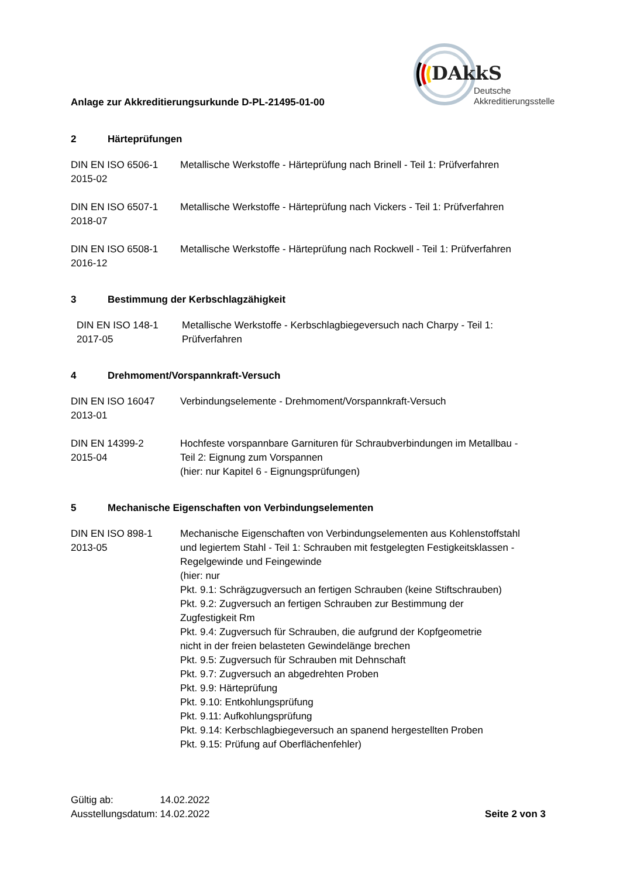Anlage zur Akkreditierungsurkunde D-PL-21495-01-00
DAkkS
Deutsche
Akkreditierungsstelle
2 Härteprüfungen
DIN EN ISO 6506-1
2015-02
Metallische Werkstoffe - Härteprüfung nach Brinell - Teil 1: Prüfverfahren
DIN EN ISO 6507-1
2018-07
Metallische Werkstoffe - Härteprüfung nach Vickers - Teil 1: Prüfverfahren
DIN EN ISO 6508-1
2016-12
Metallische Werkstoffe - Härteprüfung nach Rockwell - Teil 1: Prüfverfahren
3 Bestimmung der Kerbschlagzähigkeit
DIN EN ISO 148-1
2017-05
Metallische Werkstoffe - Kerbschlagbiegeversuch nach Charpy - Teil 1:
Prüfverfahren
4 Drehmoment/Vorspannkraft-Versuch
DIN EN ISO 16047
2013-01
Verbindungselemente - Drehmoment/Vorspannkraft-Versuch
DIN EN 14399-2
2015-04
Hochfeste vorspannbare Garnituren für Schraubverbindungen im Metallbau -
Teil 2: Eignung zum Vorspannen
(hier: nur Kapitel 6 - Eignungsprüfungen)
5 Mechanische Eigenschaften von Verbindungselementen
DIN EN ISO 898-1
2013-05
Mechanische Eigenschaften von Verbindungselementen aus Kohlenstoffstahl
und legiertem Stahl - Teil 1: Schrauben mit festgelegten Festigkeitsklassen -
Regelgewinde und Feingewinde
(hier: nur
Pkt. 9.1: Schrägzugversuch an fertigen Schrauben (keine Stiftschrauben)
Pkt. 9.2: Zugversuch an fertigen Schrauben zur Bestimmung der
Zugfestigkeit Rm
Pkt. 9.4: Zugversuch für Schrauben, die aufgrund der Kopfgeometrie
nicht in der freien belasteten Gewindelänge brechen
Pkt. 9.5: Zugversuch für Schrauben mit Dehnschaft
Pkt. 9.7: Zugversuch an abgedrehten Proben
Pkt. 9.9: Härteprüfung
Pkt. 9.10: Entkohlungsprüfung
Pkt. 9.11: Aufkohlungsprüfung
Pkt. 9.14: Kerbschlagbiegeversuch an spanend hergestellten Proben
Pkt. 9.15: Prüfung auf Oberflächenfehler)
| Gültig ab: | 14.02.2022 |
| Ausstellungsdatum: | 14.02.2022 |
Seite 2 von 3